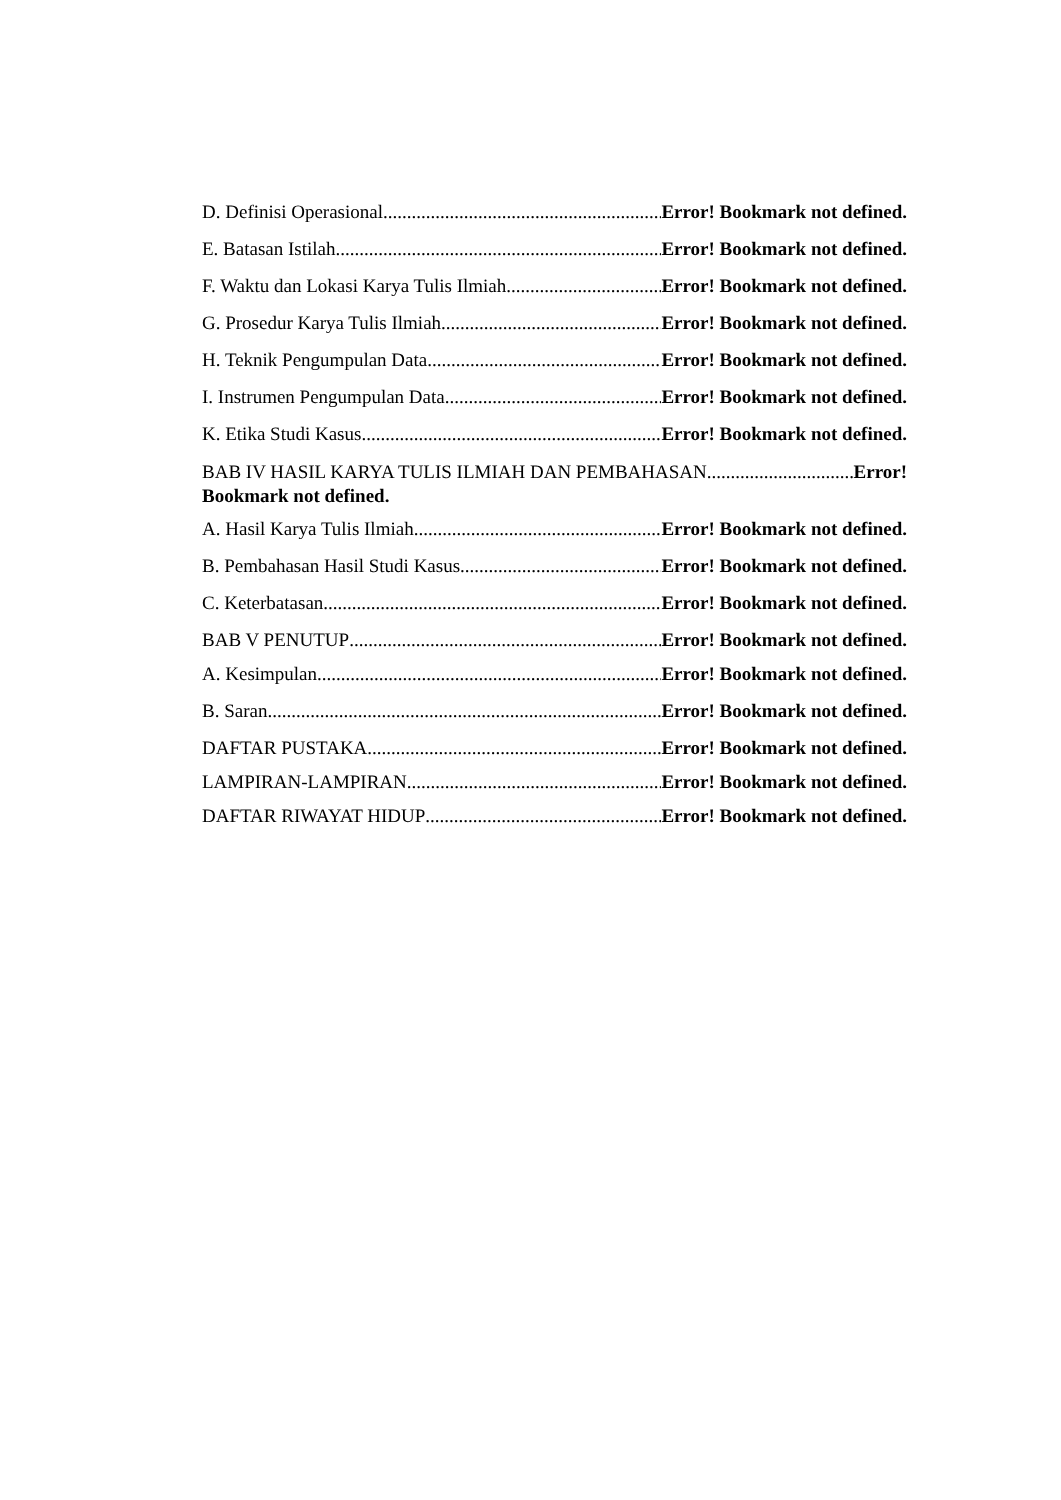D. Definisi Operasional Error! Bookmark not defined.
E. Batasan Istilah Error! Bookmark not defined.
F. Waktu dan Lokasi Karya Tulis Ilmiah Error! Bookmark not defined.
G. Prosedur Karya Tulis Ilmiah Error! Bookmark not defined.
H. Teknik Pengumpulan Data Error! Bookmark not defined.
I. Instrumen Pengumpulan Data Error! Bookmark not defined.
K. Etika Studi Kasus Error! Bookmark not defined.
BAB IV HASIL KARYA TULIS ILMIAH DAN PEMBAHASAN Error!
Bookmark not defined.
A. Hasil Karya Tulis Ilmiah Error! Bookmark not defined.
B. Pembahasan Hasil Studi Kasus Error! Bookmark not defined.
C. Keterbatasan Error! Bookmark not defined.
BAB V PENUTUP Error! Bookmark not defined.
A. Kesimpulan Error! Bookmark not defined.
B. Saran Error! Bookmark not defined.
DAFTAR PUSTAKA Error! Bookmark not defined.
LAMPIRAN-LAMPIRAN Error! Bookmark not defined.
DAFTAR RIWAYAT HIDUP Error! Bookmark not defined.